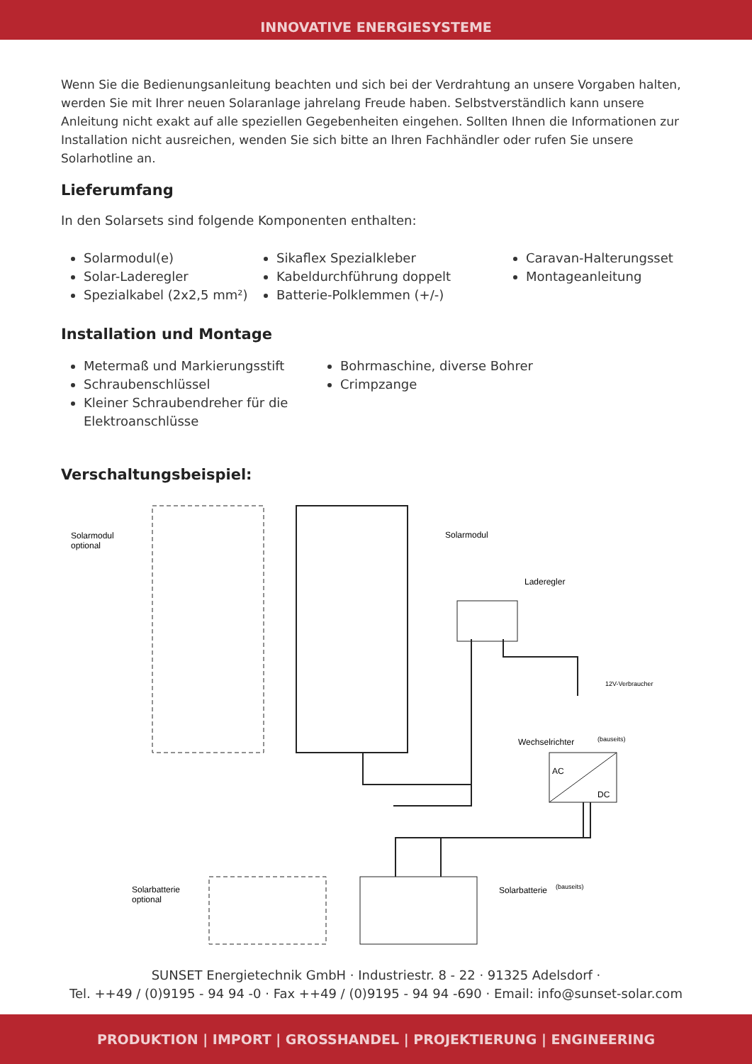INNOVATIVE ENERGIESYSTEME
Wenn Sie die Bedienungsanleitung beachten und sich bei der Verdrahtung an unsere Vorgaben halten, werden Sie mit Ihrer neuen Solaranlage jahrelang Freude haben. Selbstverständlich kann unsere Anleitung nicht exakt auf alle speziellen Gegebenheiten eingehen. Sollten Ihnen die Informationen zur Installation nicht ausreichen, wenden Sie sich bitte an Ihren Fachhändler oder rufen Sie unsere Solarhotline an.
Lieferumfang
In den Solarsets sind folgende Komponenten enthalten:
Solarmodul(e)
Solar-Laderegler
Spezialkabel (2x2,5 mm²)
Sikaflex Spezialkleber
Kabeldurchführung doppelt
Batterie-Polklemmen (+/-)
Caravan-Halterungsset
Montageanleitung
Installation und Montage
Metermaß und Markierungsstift
Schraubenschlüssel
Kleiner Schraubendreher für die Elektroanschlüsse
Bohrmaschine, diverse Bohrer
Crimpzange
Verschaltungsbeispiel:
Solarmodul
optional
Solarmodul
Laderegler
12V-Verbraucher
Wechselrichter
(bauseits)
AC
DC
Solarbatterie
optional
Solarbatterie
(bauseits)
SUNSET Energietechnik GmbH · Industriestr. 8 - 22 · 91325 Adelsdorf ·
Tel. ++49 / (0)9195 - 94 94 -0 · Fax ++49 / (0)9195 - 94 94 -690 · Email: info@sunset-solar.com
PRODUKTION | IMPORT | GROSSHANDEL | PROJEKTIERUNG | ENGINEERING